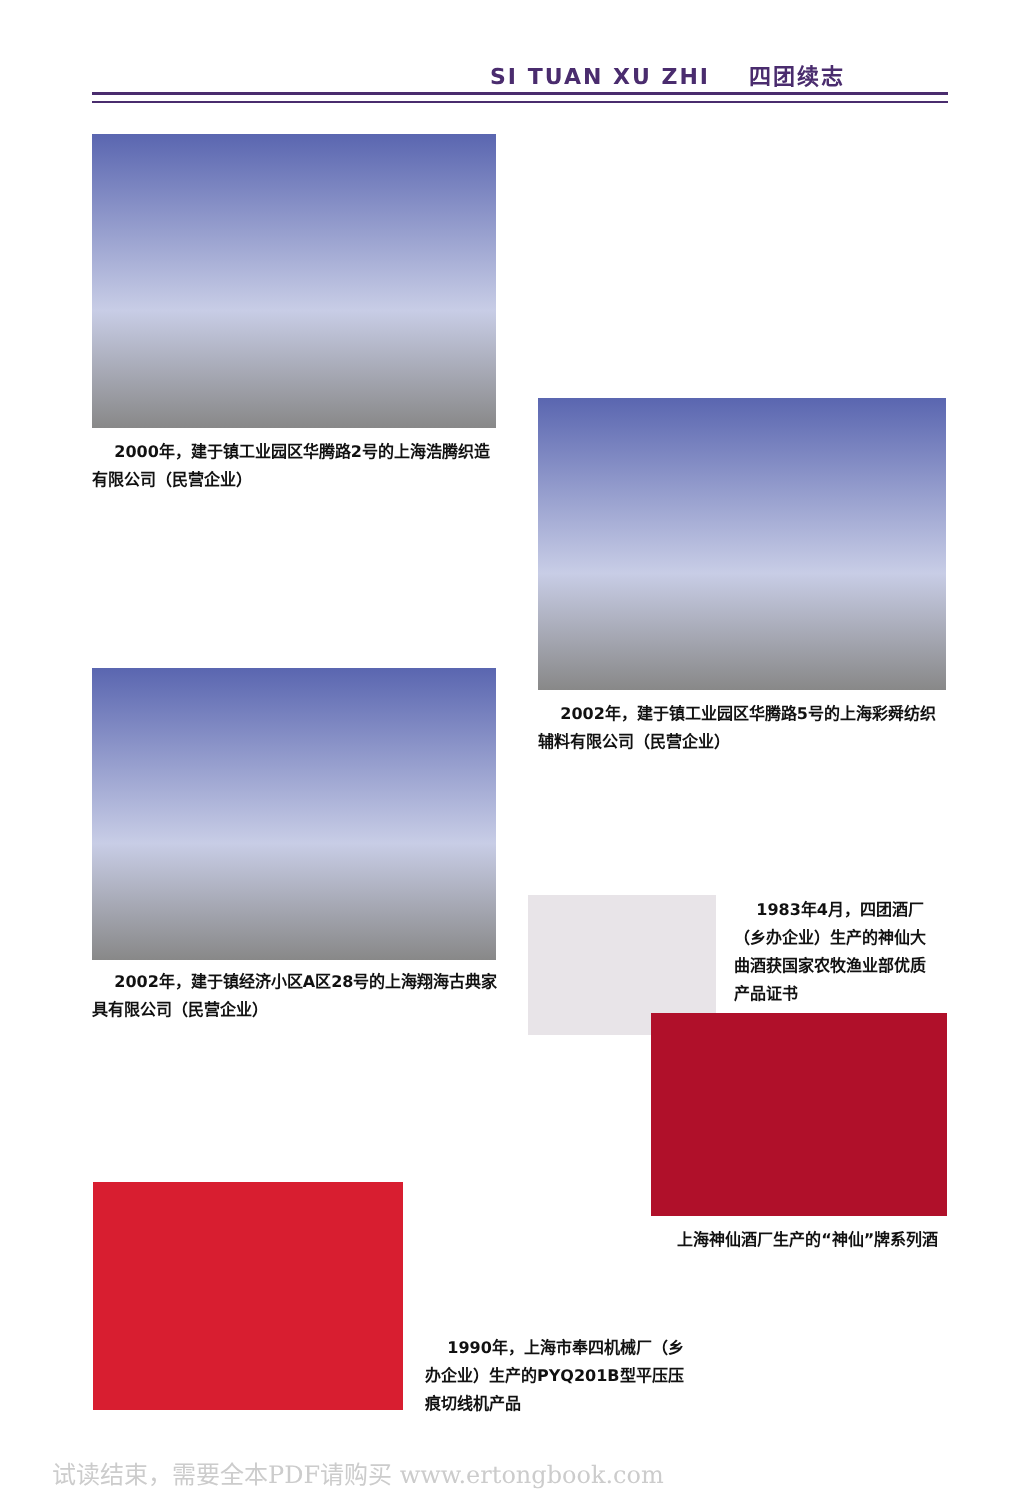SI TUAN XU ZHI 四团续志
2000年，建于镇工业园区华腾路2号的上海浩腾织造有限公司（民营企业）
2002年，建于镇工业园区华腾路5号的上海彩舜纺织辅料有限公司（民营企业）
2002年，建于镇经济小区A区28号的上海翔海古典家具有限公司（民营企业）
1983年4月，四团酒厂（乡办企业）生产的神仙大曲酒获国家农牧渔业部优质产品证书
上海神仙酒厂生产的“神仙”牌系列酒
1990年，上海市奉四机械厂（乡办企业）生产的PYQ201B型平压压痕切线机产品
试读结束，需要全本PDF请购买 www.ertongbook.com